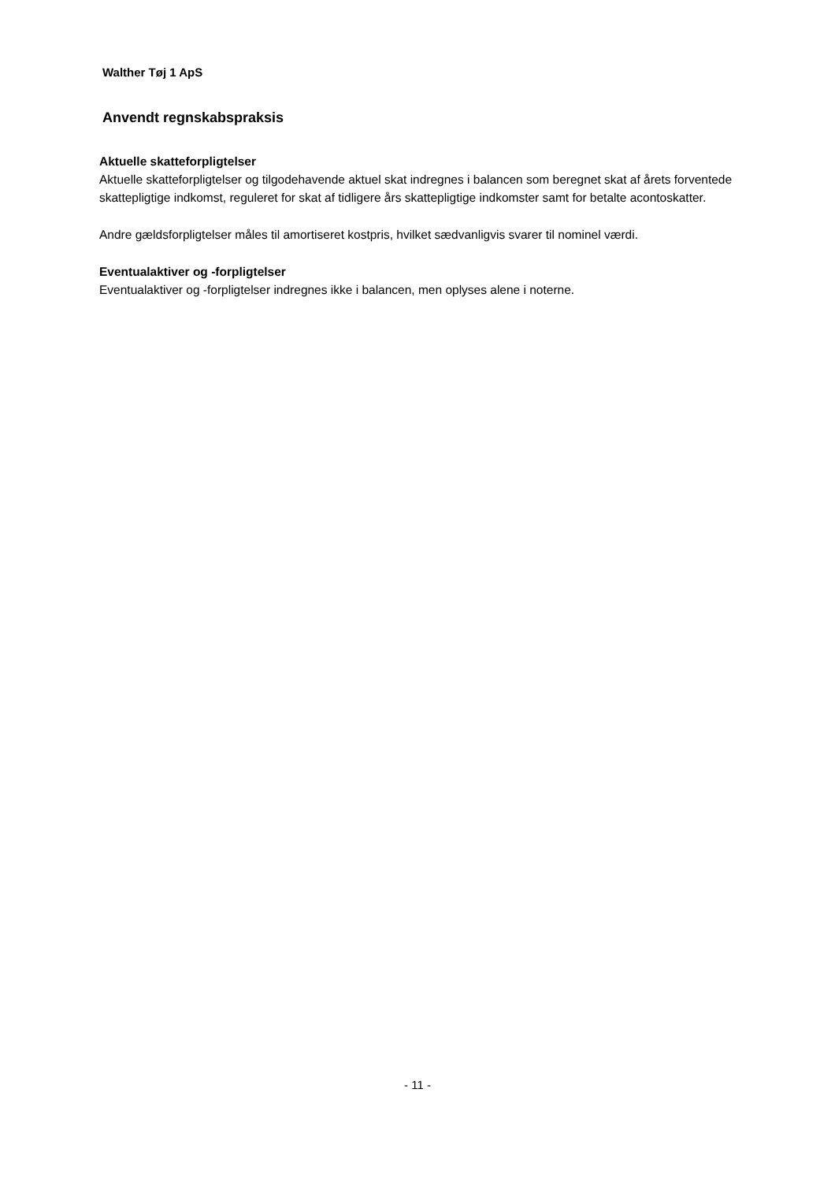Walther Tøj 1 ApS
Anvendt regnskabspraksis
Aktuelle skatteforpligtelser
Aktuelle skatteforpligtelser og tilgodehavende aktuel skat indregnes i balancen som beregnet skat af årets forventede skattepligtige indkomst, reguleret for skat af tidligere års skattepligtige indkomster samt for betalte acontoskatter.
Andre gældsforpligtelser måles til amortiseret kostpris, hvilket sædvanligvis svarer til nominel værdi.
Eventualaktiver og -forpligtelser
Eventualaktiver og -forpligtelser indregnes ikke i balancen, men oplyses alene i noterne.
- 11 -